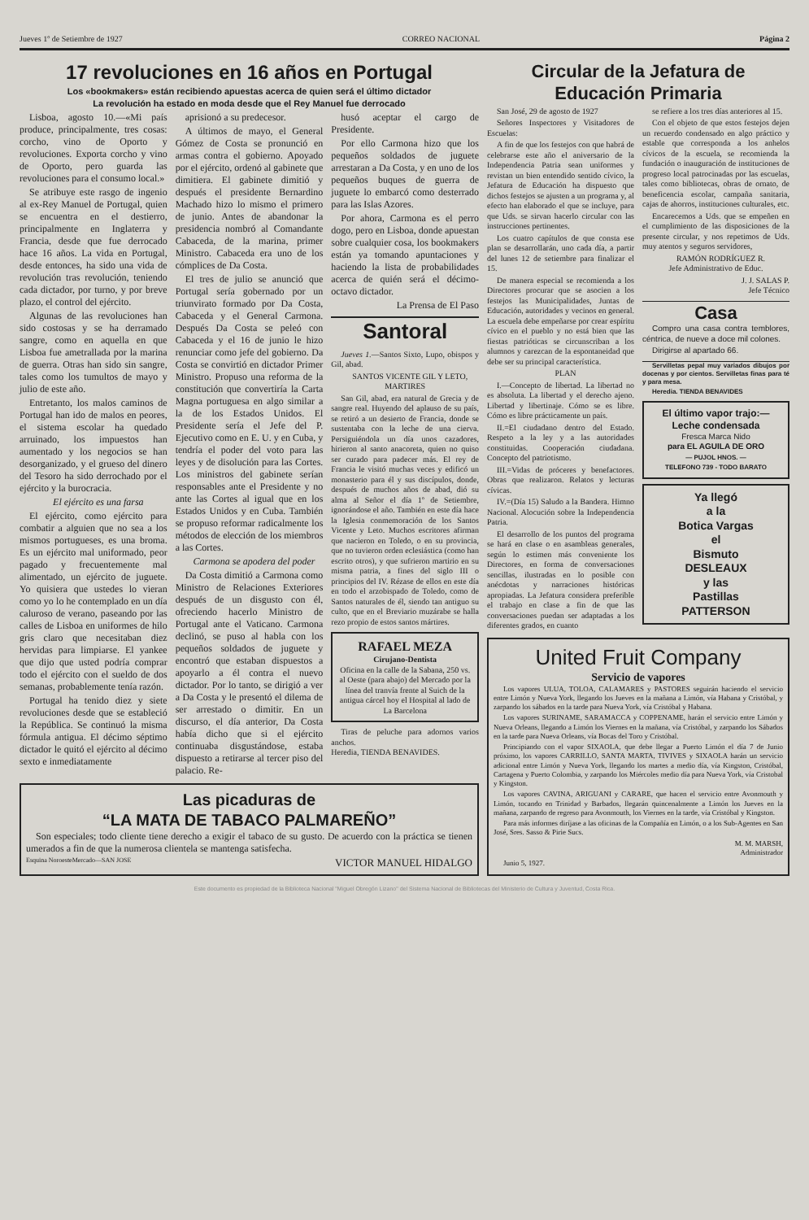Jueves 1º de Setiembre de 1927 CORREO NACIONAL Página 2
17 revoluciones en 16 años en Portugal
Los «bookmakers» están recibiendo apuestas acerca de quien será el último dictador
La revolución ha estado en moda desde que el Rey Manuel fue derrocado
Lisboa, agosto 10.—«Mi país produce, principalmente, tres cosas: corcho, vino de Oporto y revoluciones. Exporta corcho y vino de Oporto, pero guarda las revoluciones para el consumo local.»
Se atribuye este rasgo de ingenio al ex-Rey Manuel de Portugal, quien se encuentra en el destierro, principalmente en Inglaterra y Francia, desde que fue derrocado hace 16 años. La vida en Portugal, desde entonces, ha sido una vida de revolución tras revolución, teniendo cada dictador, por turno, y por breve plazo, el control del ejército.
Algunas de las revoluciones han sido costosas y se ha derramado sangre, como en aquella en que Lisboa fue ametrallada por la marina de guerra. Otras han sido sin sangre, tales como los tumultos de mayo y julio de este año.
Entretanto, los malos caminos de Portugal han ido de malos en peores, el sistema escolar ha quedado arruinado, los impuestos han aumentado y los negocios se han desorganizado, y el grueso del dinero del Tesoro ha sido derrochado por el ejército y la burocracia.
El ejército es una farsa
El ejército, como ejército para combatir a alguien que no sea a los mismos portugueses, es una broma. Es un ejército mal uniformado, peor pagado y frecuentemente mal alimentado, un ejército de juguete. Yo quisiera que ustedes lo vieran como yo lo he contemplado en un día caluroso de verano, paseando por las calles de Lisboa en uniformes de hilo gris claro que necesitaban diez hervidas para limpiarse. El yankee que dijo que usted podría comprar todo el ejército con el sueldo de dos semanas, probablemente tenía razón.
Portugal ha tenido diez y siete revoluciones desde que se estableció la República. Se continuó la misma fórmula antigua. El décimo séptimo dictador le quitó el ejército al décimo sexto e inmediatamente
aprisionó a su predecesor.
A últimos de mayo, el General Gómez de Costa se pronunció en armas contra el gobierno. Apoyado por el ejército, ordenó al gabinete que dimitiera. El gabinete dimitió y después el presidente Bernardino Machado hizo lo mismo el primero de junio. Antes de abandonar la presidencia nombró al Comandante Cabaceda, de la marina, primer Ministro. Cabaceda era uno de los cómplices de Da Costa.
El tres de julio se anunció que Portugal sería gobernado por un triunvirato formado por Da Costa, Cabaceda y el General Carmona. Después Da Costa se peleó con Cabaceda y el 16 de junio le hizo renunciar como jefe del gobierno. Da Costa se convirtió en dictador Primer Ministro. Propuso una reforma de la constitución que convertiría la Carta Magna portuguesa en algo similar a la de los Estados Unidos. El Presidente sería el Jefe del P. Ejecutivo como en E. U. y en Cuba, y tendría el poder del voto para las leyes y de disolución para las Cortes. Los ministros del gabinete serían responsables ante el Presidente y no ante las Cortes al igual que en los Estados Unidos y en Cuba. También se propuso reformar radicalmente los métodos de elección de los miembros a las Cortes.
Carmona se apodera del poder
Da Costa dimitió a Carmona como Ministro de Relaciones Exteriores después de un disgusto con él, ofreciendo hacerlo Ministro de Portugal ante el Vaticano. Carmona declinó, se puso al habla con los pequeños soldados de juguete y encontró que estaban dispuestos a apoyarlo a él contra el nuevo dictador. Por lo tanto, se dirigió a ver a Da Costa y le presentó el dilema de ser arrestado o dimitir. En un discurso, el día anterior, Da Costa había dicho que si el ejército continuaba disgustándose, estaba dispuesto a retirarse al tercer piso del palacio. Re-
husó aceptar el cargo de Presidente.
Por ello Carmona hizo que los pequeños soldados de juguete arrestaran a Da Costa, y en uno de los pequeños buques de guerra de juguete lo embarcó como desterrado para las Islas Azores.
Por ahora, Carmona es el perro dogo, pero en Lisboa, donde apuestan sobre cualquier cosa, los bookmakers están ya tomando apuntaciones y haciendo la lista de probabilidades acerca de quién será el décimo-octavo dictador.
La Prensa de El Paso
Santoral
Jueves 1.—Santos Sixto, Lupo, obispos y Gil, abad.
SANTOS VICENTE GIL Y LETO, MARTIRES
San Gil, abad, era natural de Grecia y de sangre real. Huyendo del aplauso de su país, se retiró a un desierto de Francia, donde se sustentaba con la leche de una cierva. Persiguiéndola un día unos cazadores, hirieron al santo anacoreta, quien no quiso ser curado para padecer más. El rey de Francia le visitó muchas veces y edificó un monasterio para él y sus discípulos, donde, después de muchos años de abad, dió su alma al Señor el día 1º de Setiembre, ignorándose el año. También en este día hace la Iglesia conmemoración de los Santos Vicente y Leto. Muchos escritores afirman que nacieron en Toledo, o en su provincia, que no tuvieron orden eclesiástica (como han escrito otros), y que sufrieron martirio en su misma patria, a fines del siglo III o principios del IV. Rézase de ellos en este día en todo el arzobispado de Toledo, como de Santos naturales de él, siendo tan antiguo su culto, que en el Breviario muzárabe se halla rezo propio de estos santos mártires.
RAFAEL MEZA
Cirujano-Dentista
Oficina en la calle de la Sabana, 250 vs. al Oeste (para abajo) del Mercado por la línea del tranvía frente al Suich de la antigua cárcel hoy el Hospital al lado de La Barcelona
Tiras de peluche para adornos varios anchos.
Heredia, TIENDA BENAVIDES.
Las picaduras de
“LA MATA DE TABACO PALMAREÑO”
Son especiales; todo cliente tiene derecho a exigir el tabaco de su gusto. De acuerdo con la práctica se tienen umerados a fin de que la numerosa clientela se mantenga satisfecha.
Esquina NoroesteMercado—SAN JOSE VICTOR MANUEL HIDALGO
Circular de la Jefatura de Educación Primaria
San José, 29 de agosto de 1927
Señores Inspectores y Visitadores de Escuelas:
A fin de que los festejos con que habrá de celebrarse este año el aniversario de la Independencia Patria sean uniformes y revistan un bien entendido sentido cívico, la Jefatura de Educación ha dispuesto que dichos festejos se ajusten a un programa y, al efecto han elaborado el que se incluye, para que Uds. se sirvan hacerlo circular con las instrucciones pertinentes.
Los cuatro capítulos de que consta ese plan se desarrollarán, uno cada día, a partir del lunes 12 de setiembre para finalizar el 15.
De manera especial se recomienda a los Directores procurar que se asocien a los festejos las Municipalidades, Juntas de Educación, autoridades y vecinos en general. La escuela debe empeñarse por crear espíritu cívico en el pueblo y no está bien que las fiestas patrióticas se circunscriban a los alumnos y carezcan de la espontaneidad que debe ser su principal característica.
PLAN
I.—Concepto de libertad. La libertad no es absoluta. La libertad y el derecho ajeno. Libertad y libertinaje. Cómo se es libre. Cómo es libre prácticamente un país.
II.=El ciudadano dentro del Estado. Respeto a la ley y a las autoridades constituidas. Cooperación ciudadana. Concepto del patriotismo.
III.=Vidas de próceres y benefactores. Obras que realizaron. Relatos y lecturas cívicas.
IV.=(Día 15) Saludo a la Bandera. Himno Nacional. Alocución sobre la Independencia Patria.
El desarrollo de los puntos del programa se hará en clase o en asambleas generales, según lo estimen más conveniente los Directores, en forma de conversaciones sencillas, ilustradas en lo posible con anécdotas y narraciones históricas apropiadas. La Jefatura considera preferible el trabajo en clase a fin de que las conversaciones puedan ser adaptadas a los diferentes grados, en cuanto
se refiere a los tres días anteriores al 15.
Con el objeto de que estos festejos dejen un recuerdo condensado en algo práctico y estable que corresponda a los anhelos cívicos de la escuela, se recomienda la fundación o inauguración de instituciones de progreso local patrocinadas por las escuelas, tales como bibliotecas, obras de ornato, de beneficencia escolar, campaña sanitaria, cajas de ahorros, instituciones culturales, etc.
Encarecemos a Uds. que se empeñen en el cumplimiento de las disposiciones de la presente circular, y nos repetimos de Uds. muy atentos y seguros servidores,
RAMÓN RODRÍGUEZ R.
Jefe Administrativo de Educ.
J. J. SALAS P.
Jefe Técnico
Casa
Compro una casa contra temblores, céntrica, de nueve a doce mil colones.
Dirigirse al apartado 66.
Servilletas pepal muy variados dibujos por docenas y por cientos. Servilletas finas para té y para mesa.
Heredia. TIENDA BENAVIDES
El último vapor trajo:—Leche condensada
Fresca Marca Nido
para EL AGUILA DE ORO
— PUJOL HNOS. —
TELEFONO 739 - TODO BARATO
Ya llegó
a la
Botica Vargas
el
Bismuto
DESLEAUX
y las
Pastillas
PATTERSON
United Fruit Company
Servicio de vapores
Los vapores ULUA, TOLOA, CALAMARES y PASTORES seguirán haciendo el servicio entre Limón y Nueva York, llegando los Jueves en la mañana a Limón, vía Habana y Cristóbal, y zarpando los sábados en la tarde para Nueva York, vía Cristóbal y Habana.
Los vapores SURINAME, SARAMACCA y COPPENAME, harán el servicio entre Limón y Nueva Orleans, llegando a Limón los Viernes en la mañana, vía Cristóbal, y zarpando los Sábados en la tarde para Nueva Orleans, vía Bocas del Toro y Cristóbal.
Principiando con el vapor SIXAOLA, que debe llegar a Puerto Limón el día 7 de Junio próximo, los vapores CARRILLO, SANTA MARTA, TIVIVES y SIXAOLA harán un servicio adicional entre Limón y Nueva York, llegando los martes a medio día, vía Kingston, Cristóbal, Cartagena y Puerto Colombia, y zarpando los Miércoles medio día para Nueva York, vía Cristobal y Kingston.
Los vapores CAVINA, ARIGUANI y CARARE, que hacen el servicio entre Avonmouth y Limón, tocando en Trinidad y Barbados, llegarán quincenalmente a Limón los Jueves en la mañana, zarpando de regreso para Avonmouth, los Viernes en la tarde, vía Cristóbal y Kingston.
Para más informes diríjase a las oficinas de la Compañía en Limón, o a los Sub-Agentes en San José, Sres. Sasso & Pirie Sucs.
M. M. MARSH,
Administrador
Junio 5, 1927.
Este documento es propiedad de la Biblioteca Nacional "Miguel Obregón Lizano" del Sistema Nacional de Bibliotecas del Ministerio de Cultura y Juventud, Costa Rica.